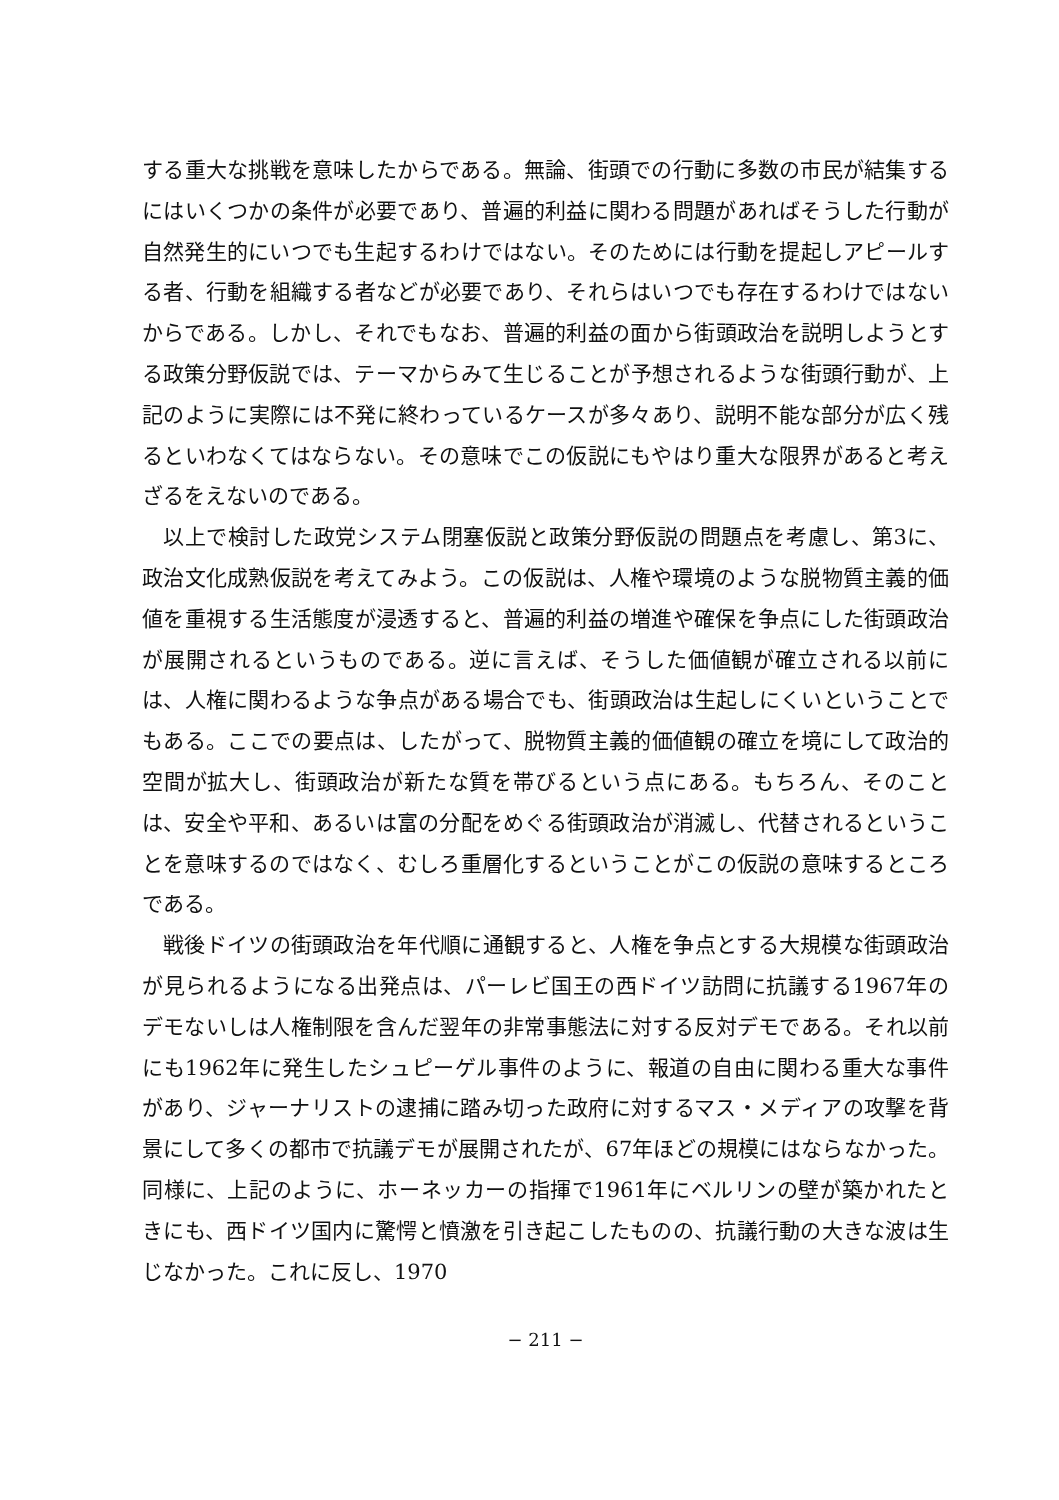する重大な挑戦を意味したからである。無論、街頭での行動に多数の市民が結集するにはいくつかの条件が必要であり、普遍的利益に関わる問題があればそうした行動が自然発生的にいつでも生起するわけではない。そのためには行動を提起しアピールする者、行動を組織する者などが必要であり、それらはいつでも存在するわけではないからである。しかし、それでもなお、普遍的利益の面から街頭政治を説明しようとする政策分野仮説では、テーマからみて生じることが予想されるような街頭行動が、上記のように実際には不発に終わっているケースが多々あり、説明不能な部分が広く残るといわなくてはならない。その意味でこの仮説にもやはり重大な限界があると考えざるをえないのである。
以上で検討した政党システム閉塞仮説と政策分野仮説の問題点を考慮し、第3に、政治文化成熟仮説を考えてみよう。この仮説は、人権や環境のような脱物質主義的価値を重視する生活態度が浸透すると、普遍的利益の増進や確保を争点にした街頭政治が展開されるというものである。逆に言えば、そうした価値観が確立される以前には、人権に関わるような争点がある場合でも、街頭政治は生起しにくいということでもある。ここでの要点は、したがって、脱物質主義的価値観の確立を境にして政治的空間が拡大し、街頭政治が新たな質を帯びるという点にある。もちろん、そのことは、安全や平和、あるいは富の分配をめぐる街頭政治が消滅し、代替されるということを意味するのではなく、むしろ重層化するということがこの仮説の意味するところである。
戦後ドイツの街頭政治を年代順に通観すると、人権を争点とする大規模な街頭政治が見られるようになる出発点は、パーレビ国王の西ドイツ訪問に抗議する1967年のデモないしは人権制限を含んだ翌年の非常事態法に対する反対デモである。それ以前にも1962年に発生したシュピーゲル事件のように、報道の自由に関わる重大な事件があり、ジャーナリストの逮捕に踏み切った政府に対するマス・メディアの攻撃を背景にして多くの都市で抗議デモが展開されたが、67年ほどの規模にはならなかった。同様に、上記のように、ホーネッカーの指揮で1961年にベルリンの壁が築かれたときにも、西ドイツ国内に驚愕と憤激を引き起こしたものの、抗議行動の大きな波は生じなかった。これに反し、1970
− 211 −